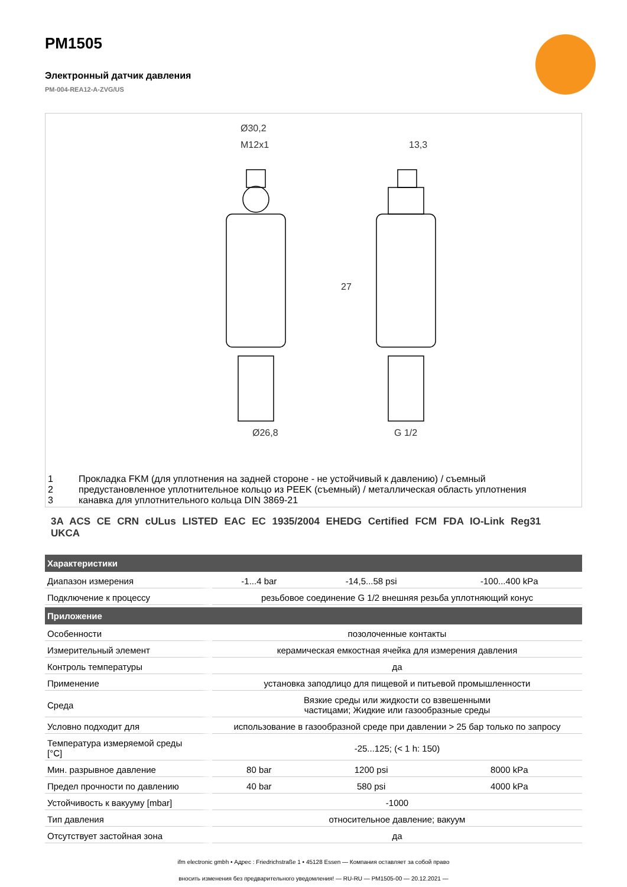PM1505
Электронный датчик давления
PM-004-REA12-A-ZVG/US
Ø30,2
M12x1
13,3
Ø26,8
G 1/2
27
1 Прокладка FKM (для уплотнения на задней стороне - не устойчивый к давлению) / съемный
2 предустановленное уплотнительное кольцо из PEEK (съемный) / металлическая область уплотнения
3 канавка для уплотнительного кольца DIN 3869-21
3A ACS CE CRN cULus LISTED EAC EC 1935/2004 EHEDG Certified FCM FDA IO-Link Reg31 UKCA
| Характеристики | | | |
| --- | --- | --- | --- |
| Диапазон измерения | -1...4 bar | -14,5...58 psi | -100...400 kPa |
| Подключение к процессу | резьбовое соединение G 1/2 внешняя резьба уплотняющий конус | | |
| Приложение | | | |
| Особенности | позолоченные контакты | | |
| Измерительный элемент | керамическая емкостная ячейка для измерения давления | | |
| Контроль температуры | да | | |
| Применение | установка заподлицо для пищевой и питьевой промышленности | | |
| Среда | Вязкие среды или жидкости со взвешенными частицами; Жидкие или газообразные среды | | |
| Условно подходит для | использование в газообразной среде при давлении > 25 бар только по запросу | | |
| Температура измеряемой среды [°C] | -25...125; (< 1 h: 150) | | |
| Мин. разрывное давление | 80 bar | 1200 psi | 8000 kPa |
| Предел прочности по давлению | 40 bar | 580 psi | 4000 kPa |
| Устойчивость к вакууму [mbar] | -1000 | | |
| Тип давления | относительное давление; вакуум | | |
| Отсутствует застойная зона | да | | |
ifm electronic gmbh • Адрес : Friedrichstraße 1 • 45128 Essen — Компания оставляет за собой право
вносить изменения без предварительного уведомления! — RU-RU — PM1505-00 — 20.12.2021 —